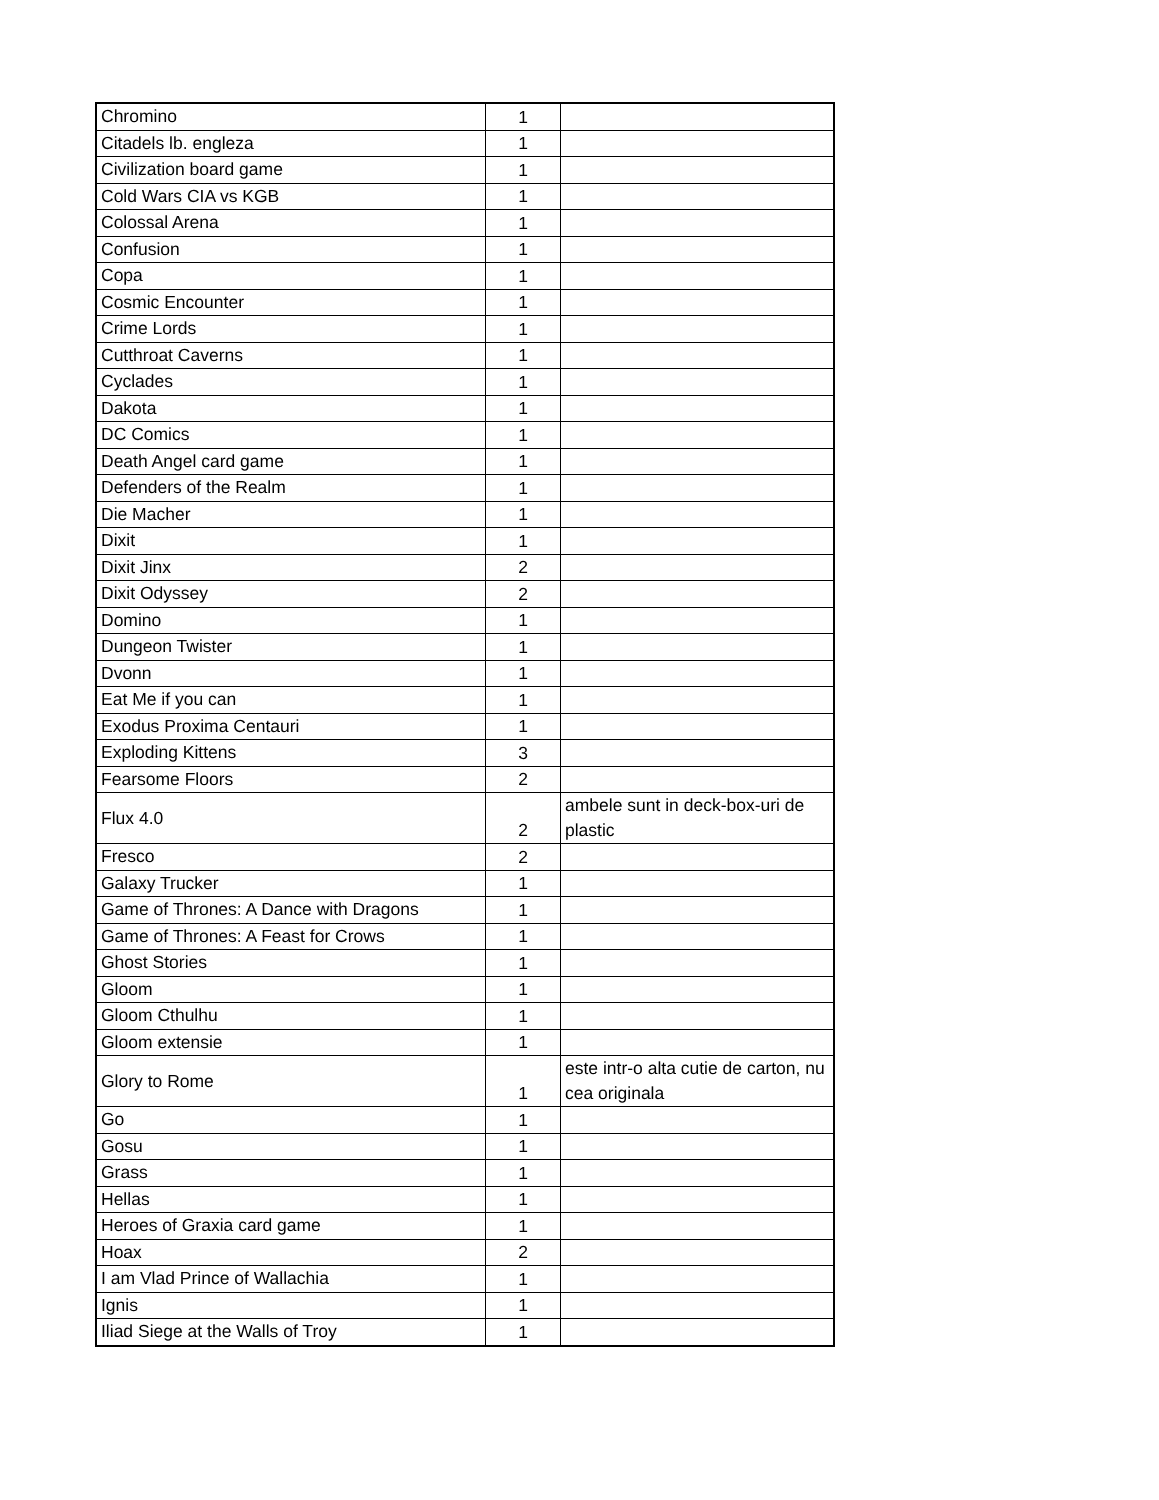| Chromino | 1 | |
| Citadels lb. engleza | 1 | |
| Civilization board game | 1 | |
| Cold Wars CIA vs KGB | 1 | |
| Colossal Arena | 1 | |
| Confusion | 1 | |
| Copa | 1 | |
| Cosmic Encounter | 1 | |
| Crime Lords | 1 | |
| Cutthroat Caverns | 1 | |
| Cyclades | 1 | |
| Dakota | 1 | |
| DC Comics | 1 | |
| Death Angel card game | 1 | |
| Defenders of the Realm | 1 | |
| Die Macher | 1 | |
| Dixit | 1 | |
| Dixit Jinx | 2 | |
| Dixit Odyssey | 2 | |
| Domino | 1 | |
| Dungeon Twister | 1 | |
| Dvonn | 1 | |
| Eat Me if you can | 1 | |
| Exodus Proxima Centauri | 1 | |
| Exploding Kittens | 3 | |
| Fearsome Floors | 2 | |
| Flux 4.0 | 2 | ambele sunt in deck-box-uri de plastic |
| Fresco | 2 | |
| Galaxy Trucker | 1 | |
| Game of Thrones: A Dance with Dragons | 1 | |
| Game of Thrones: A Feast for Crows | 1 | |
| Ghost Stories | 1 | |
| Gloom | 1 | |
| Gloom Cthulhu | 1 | |
| Gloom extensie | 1 | |
| Glory to Rome | 1 | este intr-o alta cutie de carton, nu cea originala |
| Go | 1 | |
| Gosu | 1 | |
| Grass | 1 | |
| Hellas | 1 | |
| Heroes of Graxia card game | 1 | |
| Hoax | 2 | |
| I am Vlad Prince of Wallachia | 1 | |
| Ignis | 1 | |
| Iliad Siege at the Walls of Troy | 1 | |